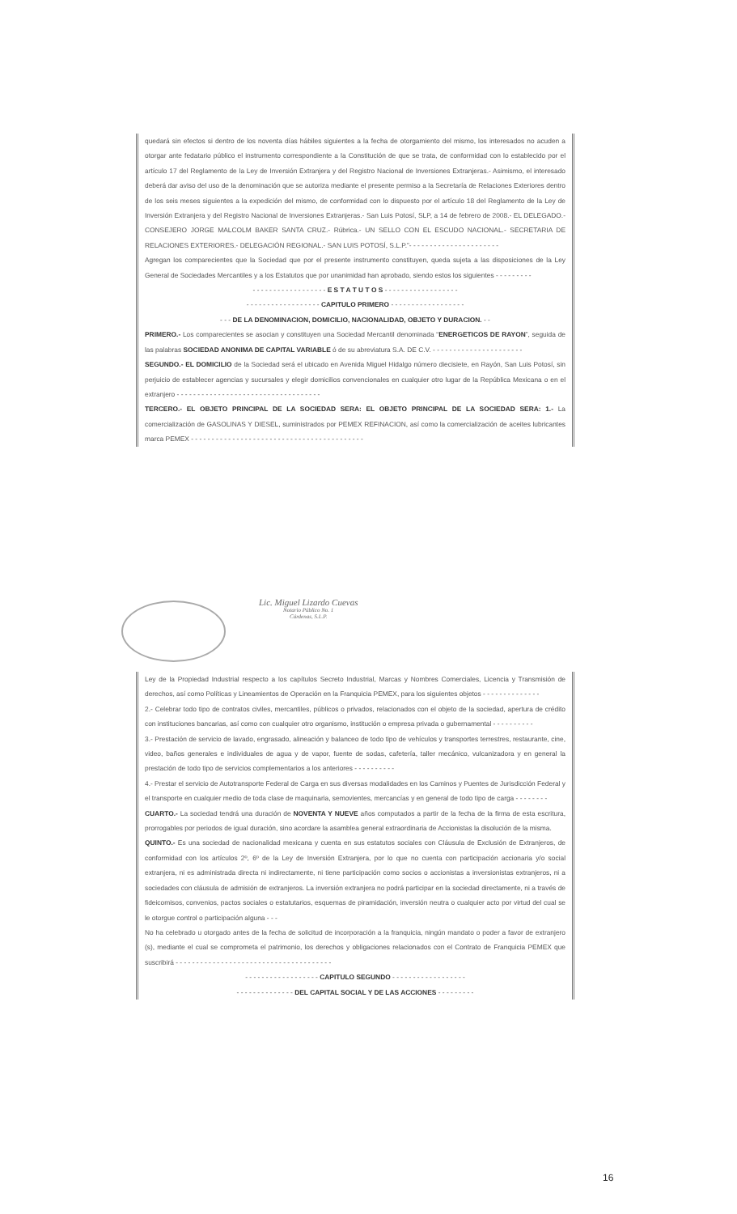quedará sin efectos si dentro de los noventa días hábiles siguientes a la fecha de otorgamiento del mismo, los interesados no acuden a otorgar ante fedatario público el instrumento correspondiente a la Constitución de que se trata, de conformidad con lo establecido por el artículo 17 del Reglamento de la Ley de Inversión Extranjera y del Registro Nacional de Inversiones Extranjeras.- Asimismo, el interesado deberá dar aviso del uso de la denominación que se autoriza mediante el presente permiso a la Secretaría de Relaciones Exteriores dentro de los seis meses siguientes a la expedición del mismo, de conformidad con lo dispuesto por el artículo 18 del Reglamento de la Ley de Inversión Extranjera y del Registro Nacional de Inversiones Extranjeras.- San Luis Potosí, SLP, a 14 de febrero de 2008.- EL DELEGADO.- CONSEJERO JORGE MALCOLM BAKER SANTA CRUZ.- Rúbrica.- UN SELLO CON EL ESCUDO NACIONAL.- SECRETARIA DE RELACIONES EXTERIORES.- DELEGACIÓN REGIONAL.- SAN LUIS POTOSÍ, S.L.P.”- - - - - - - - - - - - - - - - - - - - - -
Agregan los comparecientes que la Sociedad que por el presente instrumento constituyen, queda sujeta a las disposiciones de la Ley General de Sociedades Mercantiles y a los Estatutos que por unanimidad han aprobado, siendo estos los siguientes - - - - - - - - -
- - - - - - - - - - - - - - - - - - E S T A T U T O S - - - - - - - - - - - - - - - - - -
- - - - - - - - - - - - - - - - - - CAPITULO PRIMERO - - - - - - - - - - - - - - - - - -
- - - DE LA DENOMINACION, DOMICILIO, NACIONALIDAD, OBJETO Y DURACION. - -
PRIMERO.- Los comparecientes se asocian y constituyen una Sociedad Mercantil denominada “ENERGETICOS DE RAYON”, seguida de las palabras SOCIEDAD ANONIMA DE CAPITAL VARIABLE ó de su abreviatura S.A. DE C.V. - - - - - - - - - - - - - - - - - - - - - -
SEGUNDO.- EL DOMICILIO de la Sociedad será el ubicado en Avenida Miguel Hidalgo número diecisiete, en Rayón, San Luis Potosí, sin perjuicio de establecer agencias y sucursales y elegir domicilios convencionales en cualquier otro lugar de la República Mexicana o en el extranjero - - - - - - - - - - - - - - - - - - - - - - - - - - - - - - - - - - -
TERCERO.- EL OBJETO PRINCIPAL DE LA SOCIEDAD SERA: EL OBJETO PRINCIPAL DE LA SOCIEDAD SERA: 1.- La comercialización de GASOLINAS Y DIESEL, suministrados por PEMEX REFINACION, así como la comercialización de aceites lubricantes marca PEMEX - - - - - - - - - - - - - - - - - - - - - - - - - - - - - - - - - - - - - - - - - -
Lic. Miguel Lizardo Cuevas
Notario Público No. 1
Cárdenas, S.L.P.
Ley de la Propiedad Industrial respecto a los capítulos Secreto Industrial, Marcas y Nombres Comerciales, Licencia y Transmisión de derechos, así como Políticas y Lineamientos de Operación en la Franquicia PEMEX, para los siguientes objetos - - - - - - - - - - - - - -
2.- Celebrar todo tipo de contratos civiles, mercantiles, públicos o privados, relacionados con el objeto de la sociedad, apertura de crédito con instituciones bancarias, así como con cualquier otro organismo, institución o empresa privada o gubernamental - - - - - - - - - -
3.- Prestación de servicio de lavado, engrasado, alineación y balanceo de todo tipo de vehículos y transportes terrestres, restaurante, cine, video, baños generales e individuales de agua y de vapor, fuente de sodas, cafetería, taller mecánico, vulcanizadora y en general la prestación de todo tipo de servicios complementarios a los anteriores - - - - - - - - - -
4.- Prestar el servicio de Autotransporte Federal de Carga en sus diversas modalidades en los Caminos y Puentes de Jurisdicción Federal y el transporte en cualquier medio de toda clase de maquinaria, semovientes, mercancías y en general de todo tipo de carga - - - - - - - -
CUARTO.- La sociedad tendrá una duración de NOVENTA Y NUEVE años computados a partir de la fecha de la firma de esta escritura, prorrogables por periodos de igual duración, sino acordare la asamblea general extraordinaria de Accionistas la disolución de la misma.
QUINTO.- Es una sociedad de nacionalidad mexicana y cuenta en sus estatutos sociales con Cláusula de Exclusión de Extranjeros, de conformidad con los artículos 2º, 6º de la Ley de Inversión Extranjera, por lo que no cuenta con participación accionaria y/o social extranjera, ni es administrada directa ni indirectamente, ni tiene participación como socios o accionistas a inversionistas extranjeros, ni a sociedades con cláusula de admisión de extranjeros. La inversión extranjera no podrá participar en la sociedad directamente, ni a través de fideicomisos, convenios, pactos sociales o estatutarios, esquemas de piramidación, inversión neutra o cualquier acto por virtud del cual se le otorgue control o participación alguna - - -
No ha celebrado u otorgado antes de la fecha de solicitud de incorporación a la franquicia, ningún mandato o poder a favor de extranjero (s), mediante el cual se comprometa el patrimonio, los derechos y obligaciones relacionados con el Contrato de Franquicia PEMEX que suscribirá - - - - - - - - - - - - - - - - - - - - - - - - - - - - - - - - - - - - - -
- - - - - - - - - - - - - - - - - - CAPITULO SEGUNDO - - - - - - - - - - - - - - - - - -
- - - - - - - - - - - - - - DEL CAPITAL SOCIAL Y DE LAS ACCIONES - - - - - - - - -
16